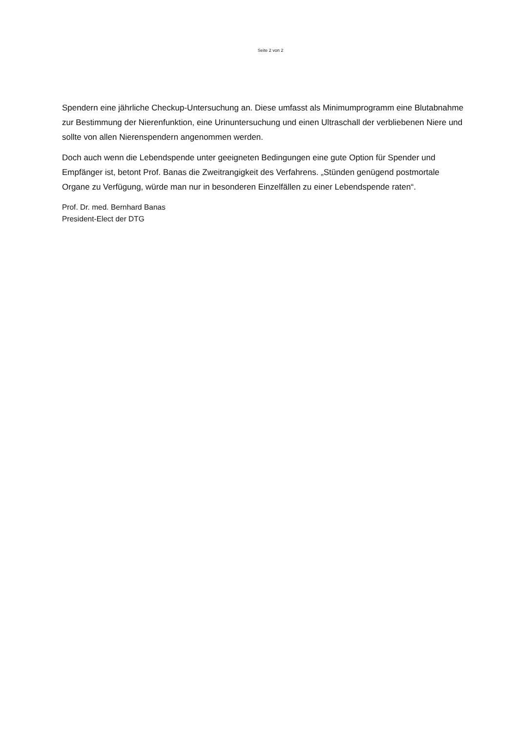Seite 2 von 2
Spendern eine jährliche Checkup-Untersuchung an. Diese umfasst als Minimumprogramm eine Blutabnahme zur Bestimmung der Nierenfunktion, eine Urinuntersuchung und einen Ultraschall der verbliebenen Niere und sollte von allen Nierenspendern angenommen werden.
Doch auch wenn die Lebendspende unter geeigneten Bedingungen eine gute Option für Spender und Empfänger ist, betont Prof. Banas die Zweitrangigkeit des Verfahrens. „Stünden genügend postmortale Organe zu Verfügung, würde man nur in besonderen Einzelfällen zu einer Lebendspende raten“.
Prof. Dr. med. Bernhard Banas
President-Elect der DTG